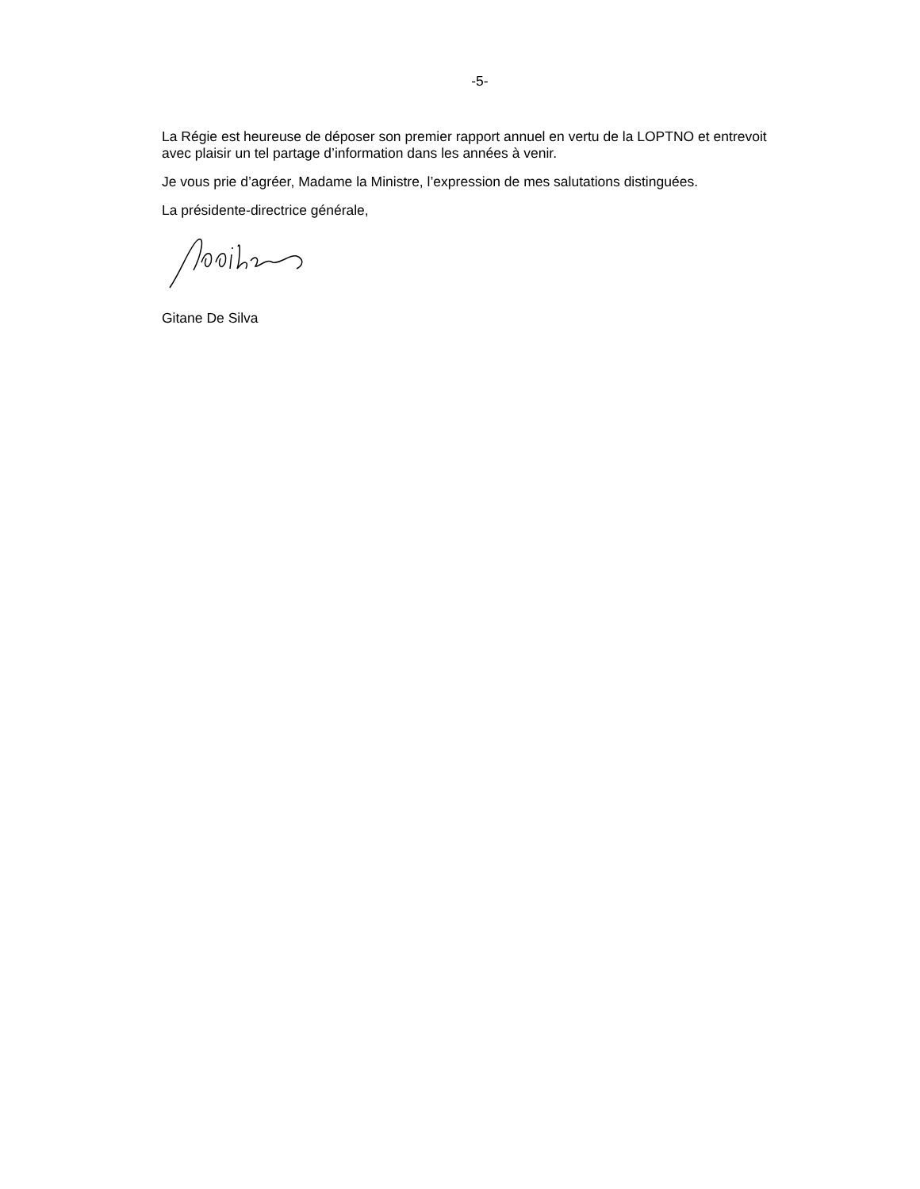-5-
La Régie est heureuse de déposer son premier rapport annuel en vertu de la LOPTNO et entrevoit avec plaisir un tel partage d’information dans les années à venir.
Je vous prie d’agréer, Madame la Ministre, l’expression de mes salutations distinguées.
La présidente-directrice générale,
Gitane De Silva